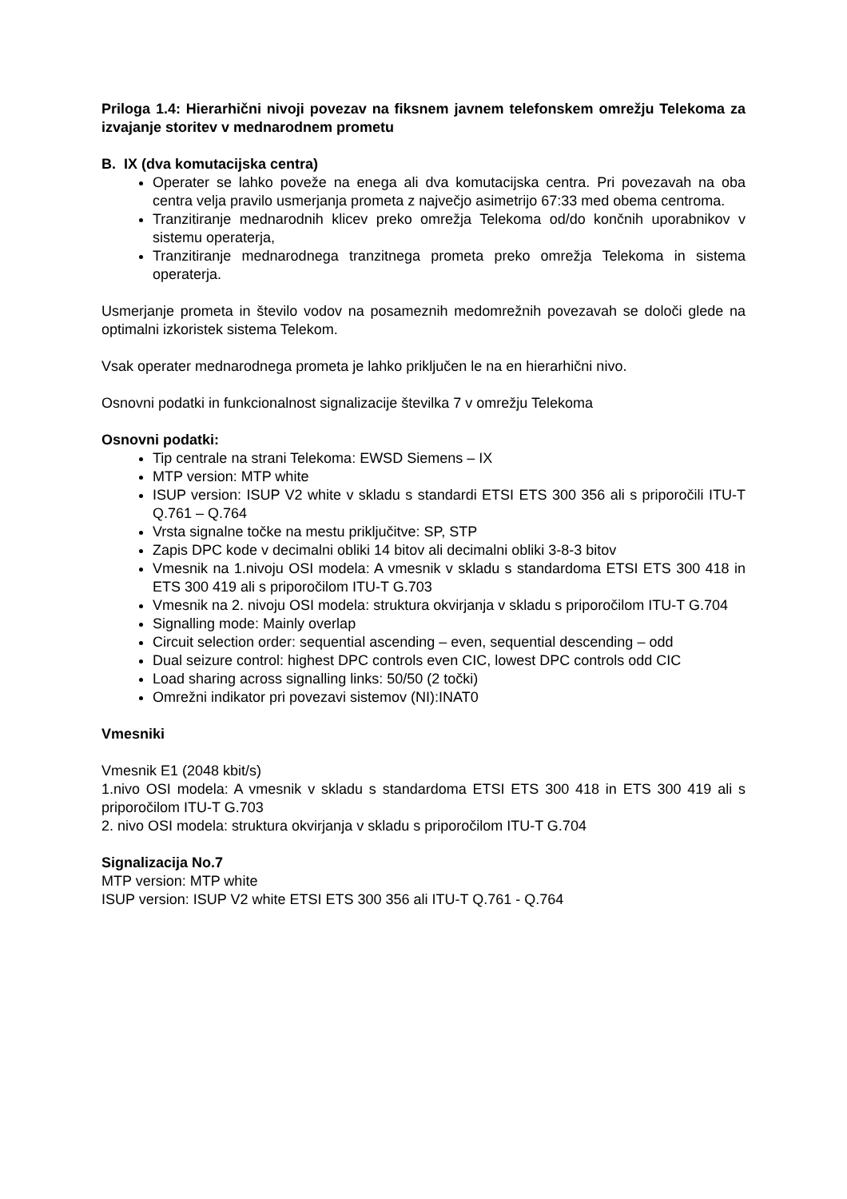Priloga 1.4: Hierarhični nivoji povezav na fiksnem javnem telefonskem omrežju Telekoma za izvajanje storitev v mednarodnem prometu
B. IX (dva komutacijska centra)
Operater se lahko poveže na enega ali dva komutacijska centra. Pri povezavah na oba centra velja pravilo usmerjanja prometa z največjo asimetrijo 67:33 med obema centroma.
Tranzitiranje mednarodnih klicev preko omrežja Telekoma od/do končnih uporabnikov v sistemu operaterja,
Tranzitiranje mednarodnega tranzitnega prometa preko omrežja Telekoma in sistema operaterja.
Usmerjanje prometa in število vodov na posameznih medomrežnih povezavah se določi glede na optimalni izkoristek sistema Telekom.
Vsak operater mednarodnega prometa je lahko priključen le na en hierarhični nivo.
Osnovni podatki in funkcionalnost signalizacije številka 7 v omrežju Telekoma
Osnovni podatki:
Tip centrale na strani Telekoma: EWSD Siemens – IX
MTP version: MTP white
ISUP version: ISUP V2 white v skladu s standardi ETSI ETS 300 356 ali s priporočili ITU-T Q.761 – Q.764
Vrsta signalne točke na mestu priključitve: SP, STP
Zapis DPC kode v decimalni obliki 14 bitov ali decimalni obliki 3-8-3 bitov
Vmesnik na 1.nivoju OSI modela: A vmesnik v skladu s standardoma ETSI ETS 300 418 in ETS 300 419 ali s priporočilom ITU-T G.703
Vmesnik na 2. nivoju OSI modela: struktura okvirjanja v skladu s priporočilom ITU-T G.704
Signalling mode: Mainly overlap
Circuit selection order: sequential ascending – even, sequential descending – odd
Dual seizure control: highest DPC controls even CIC, lowest DPC controls odd CIC
Load sharing across signalling links: 50/50 (2 točki)
Omrežni indikator pri povezavi sistemov (NI):INAT0
Vmesniki
Vmesnik E1 (2048 kbit/s)
1.nivo OSI modela: A vmesnik v skladu s standardoma ETSI ETS 300 418 in ETS 300 419 ali s priporočilom ITU-T G.703
2. nivo OSI modela: struktura okvirjanja v skladu s priporočilom ITU-T G.704
Signalizacija No.7
MTP version: MTP white
ISUP version: ISUP V2 white ETSI ETS 300 356 ali ITU-T Q.761 - Q.764